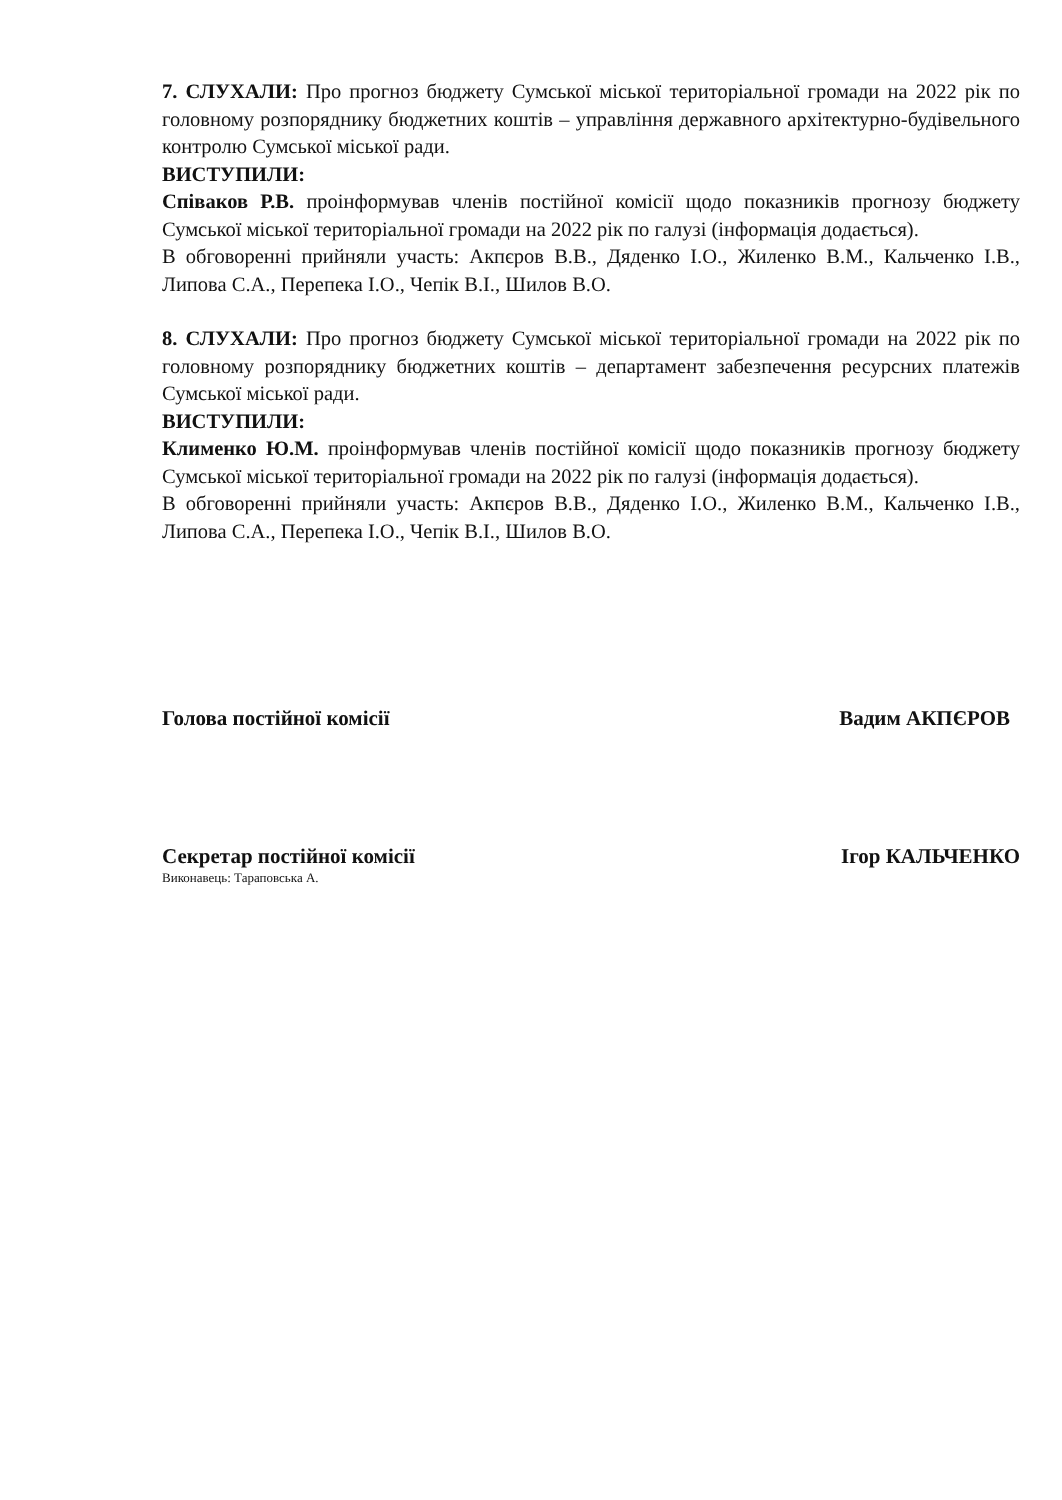7. СЛУХАЛИ: Про прогноз бюджету Сумської міської територіальної громади на 2022 рік по головному розпоряднику бюджетних коштів – управління державного архітектурно-будівельного контролю Сумської міської ради.
ВИСТУПИЛИ:
Співаков Р.В. проінформував членів постійної комісії щодо показників прогнозу бюджету Сумської міської територіальної громади на 2022 рік по галузі (інформація додається).
В обговоренні прийняли участь: Акпєров В.В., Дяденко І.О., Жиленко В.М., Кальченко І.В., Липова С.А., Перепека І.О., Чепік В.І., Шилов В.О.
8. СЛУХАЛИ: Про прогноз бюджету Сумської міської територіальної громади на 2022 рік по головному розпоряднику бюджетних коштів – департамент забезпечення ресурсних платежів Сумської міської ради.
ВИСТУПИЛИ:
Клименко Ю.М. проінформував членів постійної комісії щодо показників прогнозу бюджету Сумської міської територіальної громади на 2022 рік по галузі (інформація додається).
В обговоренні прийняли участь: Акпєров В.В., Дяденко І.О., Жиленко В.М., Кальченко І.В., Липова С.А., Перепека І.О., Чепік В.І., Шилов В.О.
Голова постійної комісії Вадим АКПЄРОВ
Секретар постійної комісії Ігор КАЛЬЧЕНКО
Виконавець: Тараповська А.